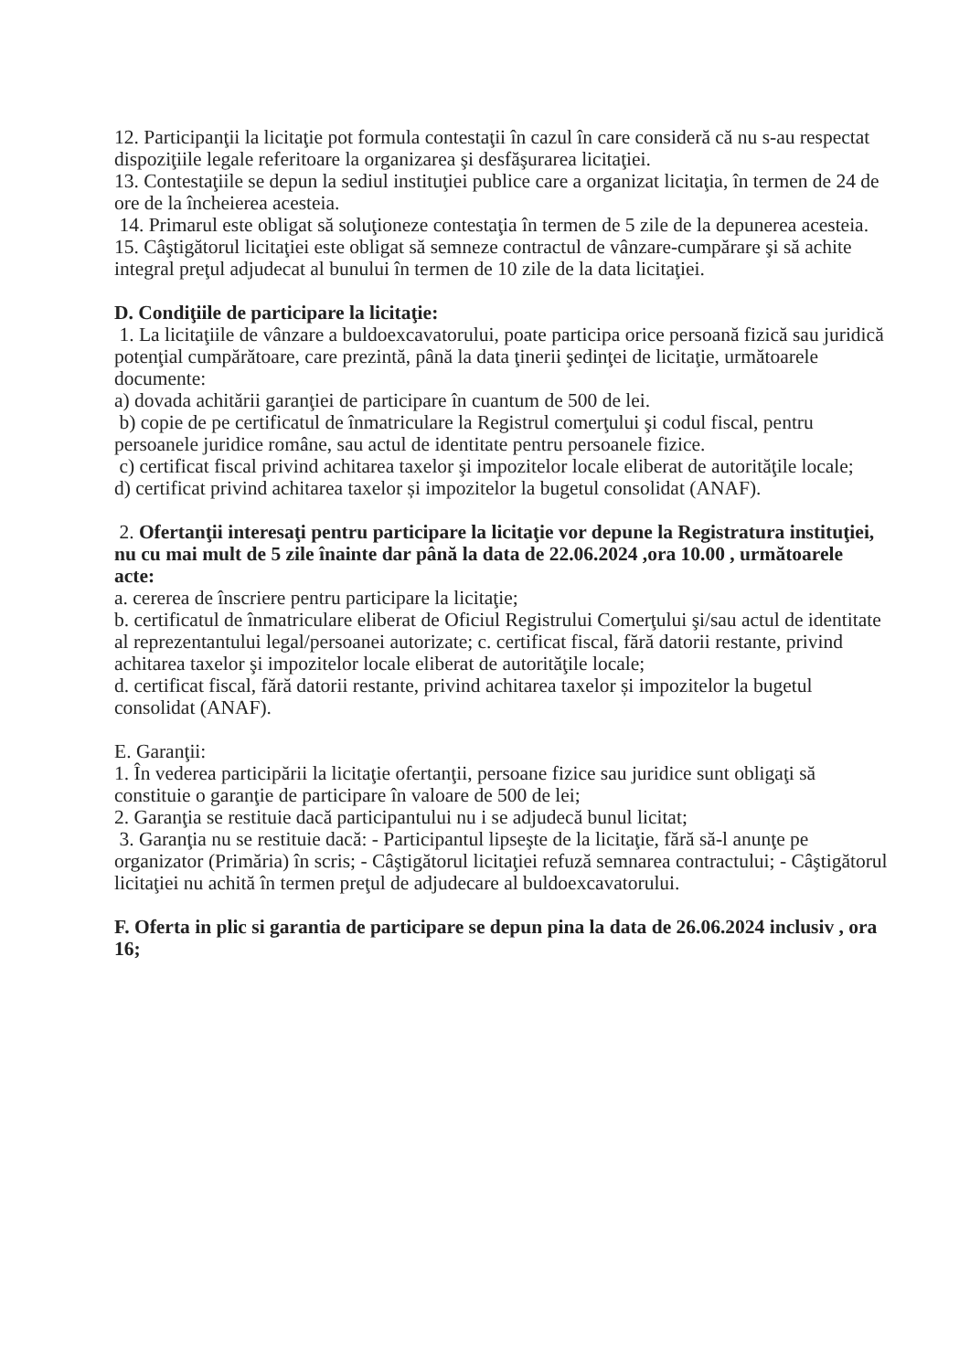12. Participanţii la licitaţie pot formula contestaţii în cazul în care consideră că nu s-au respectat dispoziţiile legale referitoare la organizarea şi desfăşurarea licitaţiei.
13. Contestaţiile se depun la sediul instituţiei publice care a organizat licitaţia, în termen de 24 de ore de la încheierea acesteia.
14. Primarul este obligat să soluţioneze contestaţia în termen de 5 zile de la depunerea acesteia.
15. Câştigătorul licitaţiei este obligat să semneze contractul de vânzare-cumpărare şi să achite integral preţul adjudecat al bunului în termen de 10 zile de la data licitaţiei.
D. Condiţiile de participare la licitaţie:
1. La licitaţiile de vânzare a buldoexcavatorului, poate participa orice persoană fizică sau juridică potenţial cumpărătoare, care prezintă, până la data ţinerii şedinţei de licitaţie, următoarele documente:
a) dovada achitării garanţiei de participare în cuantum de 500 de lei.
b) copie de pe certificatul de înmatriculare la Registrul comerţului şi codul fiscal, pentru persoanele juridice române, sau actul de identitate pentru persoanele fizice.
c) certificat fiscal privind achitarea taxelor şi impozitelor locale eliberat de autorităţile locale;
d) certificat privind achitarea taxelor și impozitelor la bugetul consolidat (ANAF).
2. Ofertanţii interesaţi pentru participare la licitaţie vor depune la Registratura instituţiei, nu cu mai mult de 5 zile înainte dar până la data de 22.06.2024 ,ora 10.00 , următoarele acte:
a. cererea de înscriere pentru participare la licitaţie;
b. certificatul de înmatriculare eliberat de Oficiul Registrului Comerţului şi/sau actul de identitate al reprezentantului legal/persoanei autorizate; c. certificat fiscal, fără datorii restante, privind achitarea taxelor şi impozitelor locale eliberat de autorităţile locale;
d. certificat fiscal, fără datorii restante, privind achitarea taxelor și impozitelor la bugetul consolidat (ANAF).
E. Garanţii:
1. În vederea participării la licitaţie ofertanţii, persoane fizice sau juridice sunt obligaţi să constituie o garanţie de participare în valoare de 500 de lei;
2. Garanţia se restituie dacă participantului nu i se adjudecă bunul licitat;
3. Garanţia nu se restituie dacă: - Participantul lipseşte de la licitaţie, fără să-l anunţe pe organizator (Primăria) în scris; - Câştigătorul licitaţiei refuză semnarea contractului; - Câştigătorul licitaţiei nu achită în termen preţul de adjudecare al buldoexcavatorului.
F. Oferta in plic si garantia de participare se depun pina la data de 26.06.2024 inclusiv , ora 16;